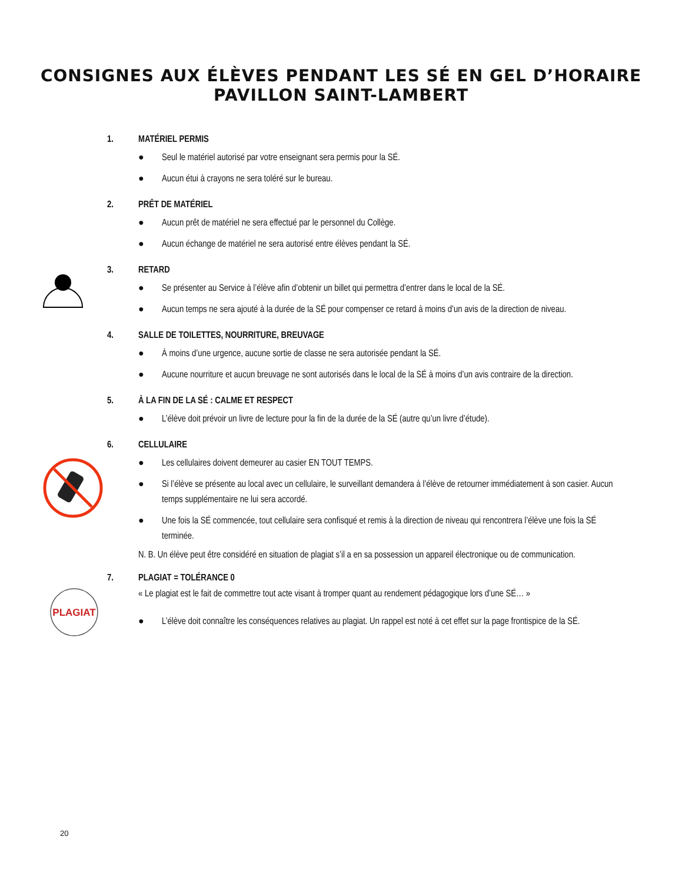CONSIGNES AUX ÉLÈVES PENDANT LES SÉ EN GEL D’HORAIRE
PAVILLON SAINT-LAMBERT
1. MATÉRIEL PERMIS
● Seul le matériel autorisé par votre enseignant sera permis pour la SÉ.
● Aucun étui à crayons ne sera toléré sur le bureau.
2. PRÊT DE MATÉRIEL
● Aucun prêt de matériel ne sera effectué par le personnel du Collège.
● Aucun échange de matériel ne sera autorisé entre élèves pendant la SÉ.
3. RETARD
● Se présenter au Service à l’élève afin d’obtenir un billet qui permettra d’entrer dans le local de la SÉ.
● Aucun temps ne sera ajouté à la durée de la SÉ pour compenser ce retard à moins d’un avis de la direction de niveau.
4. SALLE DE TOILETTES, NOURRITURE, BREUVAGE
● À moins d’une urgence, aucune sortie de classe ne sera autorisée pendant la SÉ.
● Aucune nourriture et aucun breuvage ne sont autorisés dans le local de la SÉ à moins d’un avis contraire de la direction.
5. À LA FIN DE LA SÉ : CALME ET RESPECT
● L’élève doit prévoir un livre de lecture pour la fin de la durée de la SÉ (autre qu’un livre d’étude).
6. CELLULAIRE
● Les cellulaires doivent demeurer au casier EN TOUT TEMPS.
● Si l’élève se présente au local avec un cellulaire, le surveillant demandera à l’élève de retourner immédiatement à son casier. Aucun temps supplémentaire ne lui sera accordé.
● Une fois la SÉ commencée, tout cellulaire sera confisqué et remis à la direction de niveau qui rencontrera l’élève une fois la SÉ terminée.
N. B. Un élève peut être considéré en situation de plagiat s’il a en sa possession un appareil électronique ou de communication.
PLAGIAT
7. PLAGIAT = TOLÉRANCE 0
« Le plagiat est le fait de commettre tout acte visant à tromper quant au rendement pédagogique lors d’une SÉ… »
● L’élève doit connaître les conséquences relatives au plagiat. Un rappel est noté à cet effet sur la page frontispice de la SÉ.
20